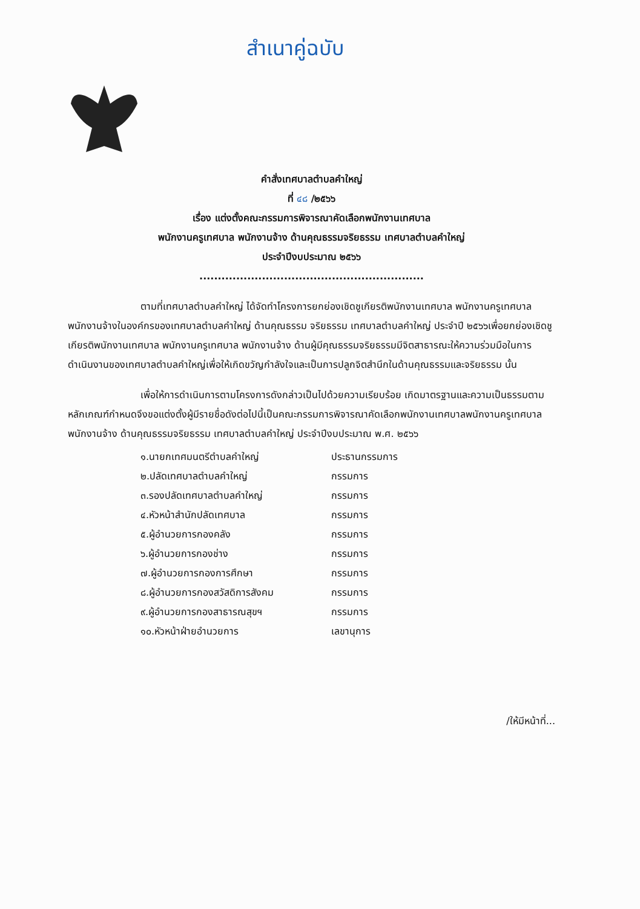สำเนาคู่ฉบับ
คำสั่งเทศบาลตำบลคำใหญ่
ที่ ๔๘ /๒๕๖๖
เรื่อง แต่งตั้งคณะกรรมการพิจารณาคัดเลือกพนักงานเทศบาล
พนักงานครูเทศบาล พนักงานจ้าง ด้านคุณธรรมจริยธรรม เทศบาลตำบลคำใหญ่
ประจำปีงบประมาณ ๒๕๖๖
.............................................................
ตามที่เทศบาลตำบลคำใหญ่ ได้จัดทำโครงการยกย่องเชิดชูเกียรติพนักงานเทศบาล พนักงานครูเทศบาล พนักงานจ้างในองค์กรของเทศบาลตำบลคำใหญ่ ด้านคุณธรรม จริยธรรม เทศบาลตำบลคำใหญ่ ประจำปี ๒๕๖๖เพื่อยกย่องเชิดชูเกียรติพนักงานเทศบาล พนักงานครูเทศบาล พนักงานจ้าง ด้านผู้มีคุณธรรมจริยธรรมมีจิตสาธารณะให้ความร่วมมือในการดำเนินงานของเทศบาลตำบลคำใหญ่เพื่อให้เกิดขวัญกำลังใจและเป็นการปลูกจิตสำนึกในด้านคุณธรรมและจริยธรรม นั้น
เพื่อให้การดำเนินการตามโครงการดังกล่าวเป็นไปด้วยความเรียบร้อย เกิดมาตรฐานและความเป็นธรรมตามหลักเกณฑ์กำหนดจึงขอแต่งตั้งผู้มีรายชื่อดังต่อไปนี้เป็นคณะกรรมการพิจารณาคัดเลือกพนักงานเทศบาลพนักงานครูเทศบาล พนักงานจ้าง ด้านคุณธรรมจริยธรรม เทศบาลตำบลคำใหญ่ ประจำปีงบประมาณ พ.ศ. ๒๕๖๖
| ๑.นายกเทศมนตรีตำบลคำใหญ่ | ประธานกรรมการ |
| ๒.ปลัดเทศบาลตำบลคำใหญ่ | กรรมการ |
| ๓.รองปลัดเทศบาลตำบลคำใหญ่ | กรรมการ |
| ๔.หัวหน้าสำนักปลัดเทศบาล | กรรมการ |
| ๕.ผู้อำนวยการกองคลัง | กรรมการ |
| ๖.ผู้อำนวยการกองช่าง | กรรมการ |
| ๗.ผู้อำนวยการกองการศึกษา | กรรมการ |
| ๘.ผู้อำนวยการกองสวัสดิการสังคม | กรรมการ |
| ๙.ผู้อำนวยการกองสาธารณสุขฯ | กรรมการ |
| ๑๐.หัวหน้าฝ่ายอำนวยการ | เลขานุการ |
/ให้มีหน้าที่...